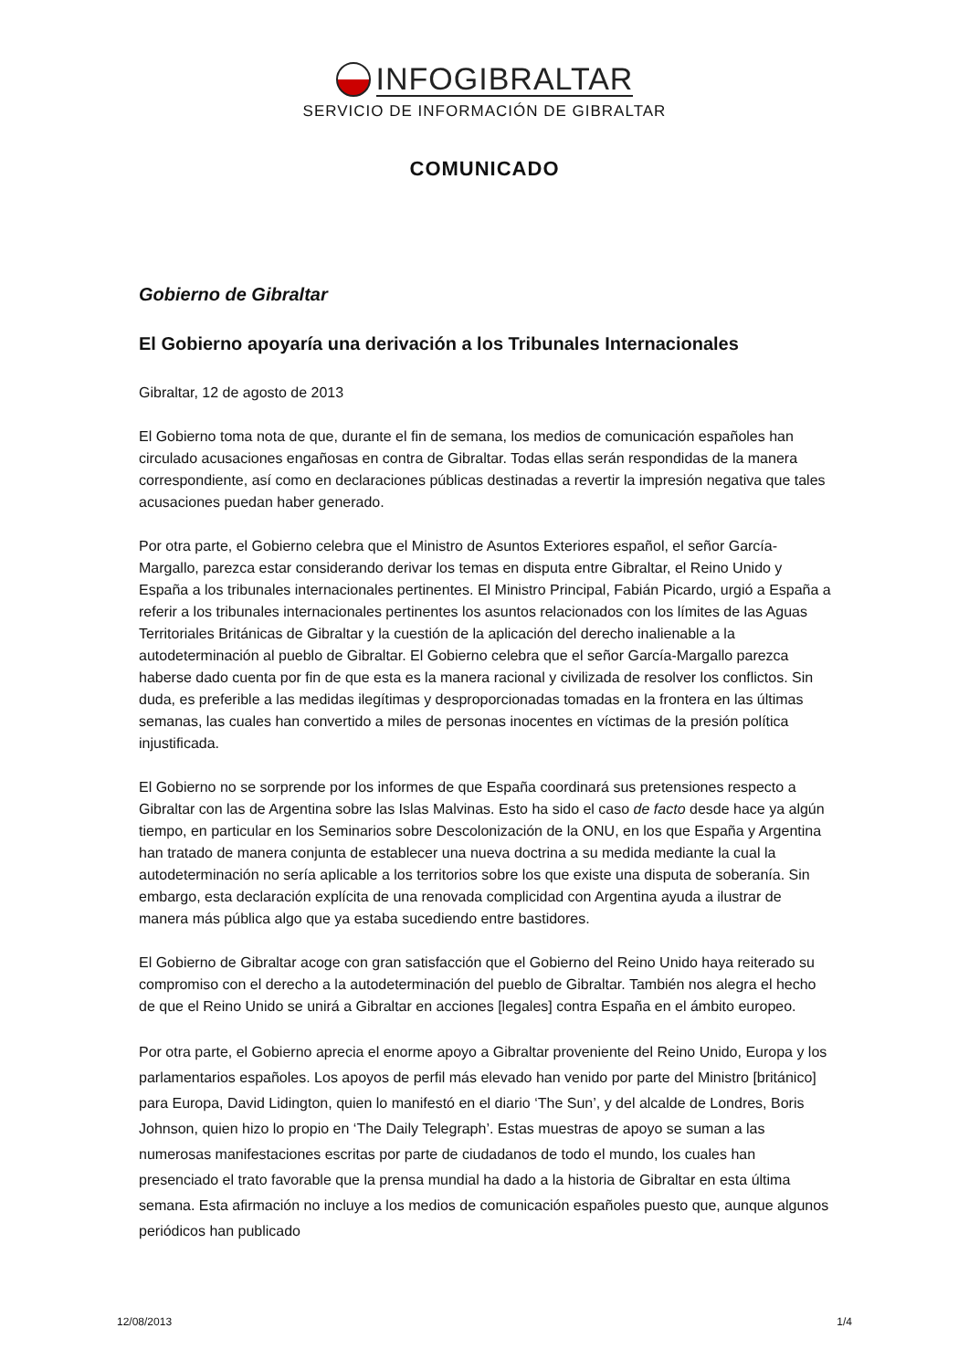INFOGIBRALTAR
SERVICIO DE INFORMACIÓN DE GIBRALTAR
COMUNICADO
Gobierno de Gibraltar
El Gobierno apoyaría una derivación a los Tribunales Internacionales
Gibraltar, 12 de agosto de 2013
El Gobierno toma nota de que, durante el fin de semana, los medios de comunicación españoles han circulado acusaciones engañosas en contra de Gibraltar. Todas ellas serán respondidas de la manera correspondiente, así como en declaraciones públicas destinadas a revertir la impresión negativa que tales acusaciones puedan haber generado.
Por otra parte, el Gobierno celebra que el Ministro de Asuntos Exteriores español, el señor García-Margallo, parezca estar considerando derivar los temas en disputa entre Gibraltar, el Reino Unido y España a los tribunales internacionales pertinentes. El Ministro Principal, Fabián Picardo, urgió a España a referir a los tribunales internacionales pertinentes los asuntos relacionados con los límites de las Aguas Territoriales Británicas de Gibraltar y la cuestión de la aplicación del derecho inalienable a la autodeterminación al pueblo de Gibraltar. El Gobierno celebra que el señor García-Margallo parezca haberse dado cuenta por fin de que esta es la manera racional y civilizada de resolver los conflictos. Sin duda, es preferible a las medidas ilegítimas y desproporcionadas tomadas en la frontera en las últimas semanas, las cuales han convertido a miles de personas inocentes en víctimas de la presión política injustificada.
El Gobierno no se sorprende por los informes de que España coordinará sus pretensiones respecto a Gibraltar con las de Argentina sobre las Islas Malvinas. Esto ha sido el caso de facto desde hace ya algún tiempo, en particular en los Seminarios sobre Descolonización de la ONU, en los que España y Argentina han tratado de manera conjunta de establecer una nueva doctrina a su medida mediante la cual la autodeterminación no sería aplicable a los territorios sobre los que existe una disputa de soberanía. Sin embargo, esta declaración explícita de una renovada complicidad con Argentina ayuda a ilustrar de manera más pública algo que ya estaba sucediendo entre bastidores.
El Gobierno de Gibraltar acoge con gran satisfacción que el Gobierno del Reino Unido haya reiterado su compromiso con el derecho a la autodeterminación del pueblo de Gibraltar. También nos alegra el hecho de que el Reino Unido se unirá a Gibraltar en acciones [legales] contra España en el ámbito europeo.
Por otra parte, el Gobierno aprecia el enorme apoyo a Gibraltar proveniente del Reino Unido, Europa y los parlamentarios españoles. Los apoyos de perfil más elevado han venido por parte del Ministro [británico] para Europa, David Lidington, quien lo manifestó en el diario ‘The Sun’, y del alcalde de Londres, Boris Johnson, quien hizo lo propio en ‘The Daily Telegraph’. Estas muestras de apoyo se suman a las numerosas manifestaciones escritas por parte de ciudadanos de todo el mundo, los cuales han presenciado el trato favorable que la prensa mundial ha dado a la historia de Gibraltar en esta última semana. Esta afirmación no incluye a los medios de comunicación españoles puesto que, aunque algunos periódicos han publicado
12/08/2013 1/4